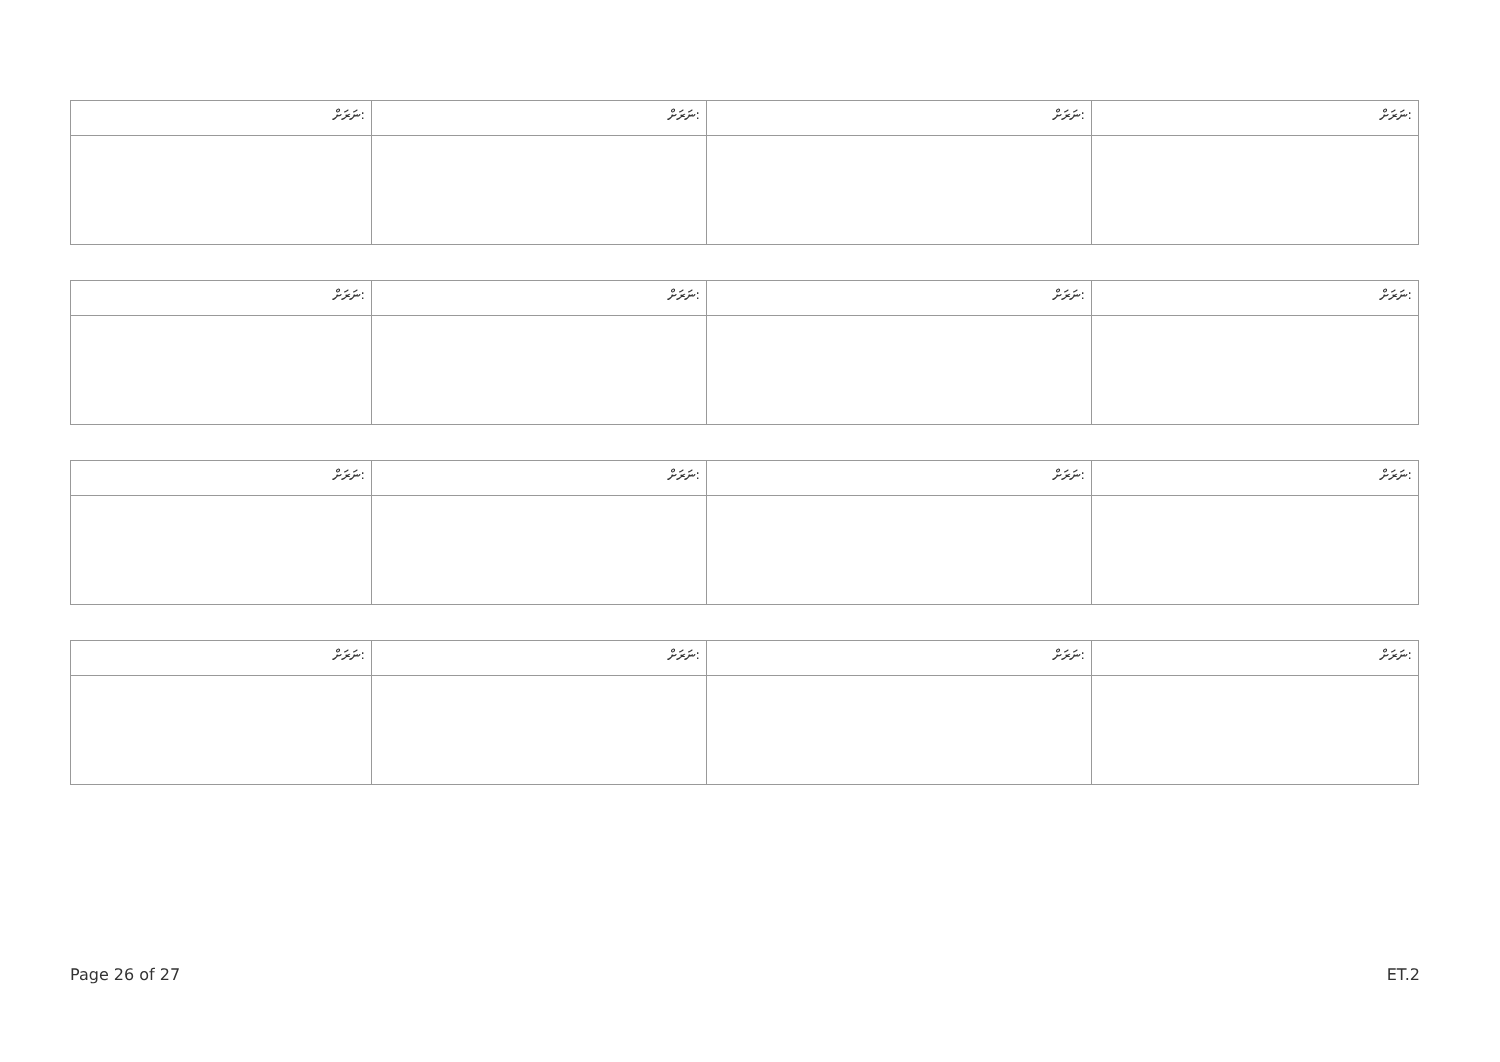| ނަރަށް: | ނަރަށް: | ނަރަށް: | ނަރަށް: |
| ނަރަށް: | ނަރަށް: | ނަރަށް: | ނަރަށް: |
| ނަރަށް: | ނަރަށް: | ނަރަށް: | ނަރަށް: |
| ނަރަށް: | ނަރަށް: | ނަރަށް: | ނަރަށް: |
Page 26 of 27 ET.2